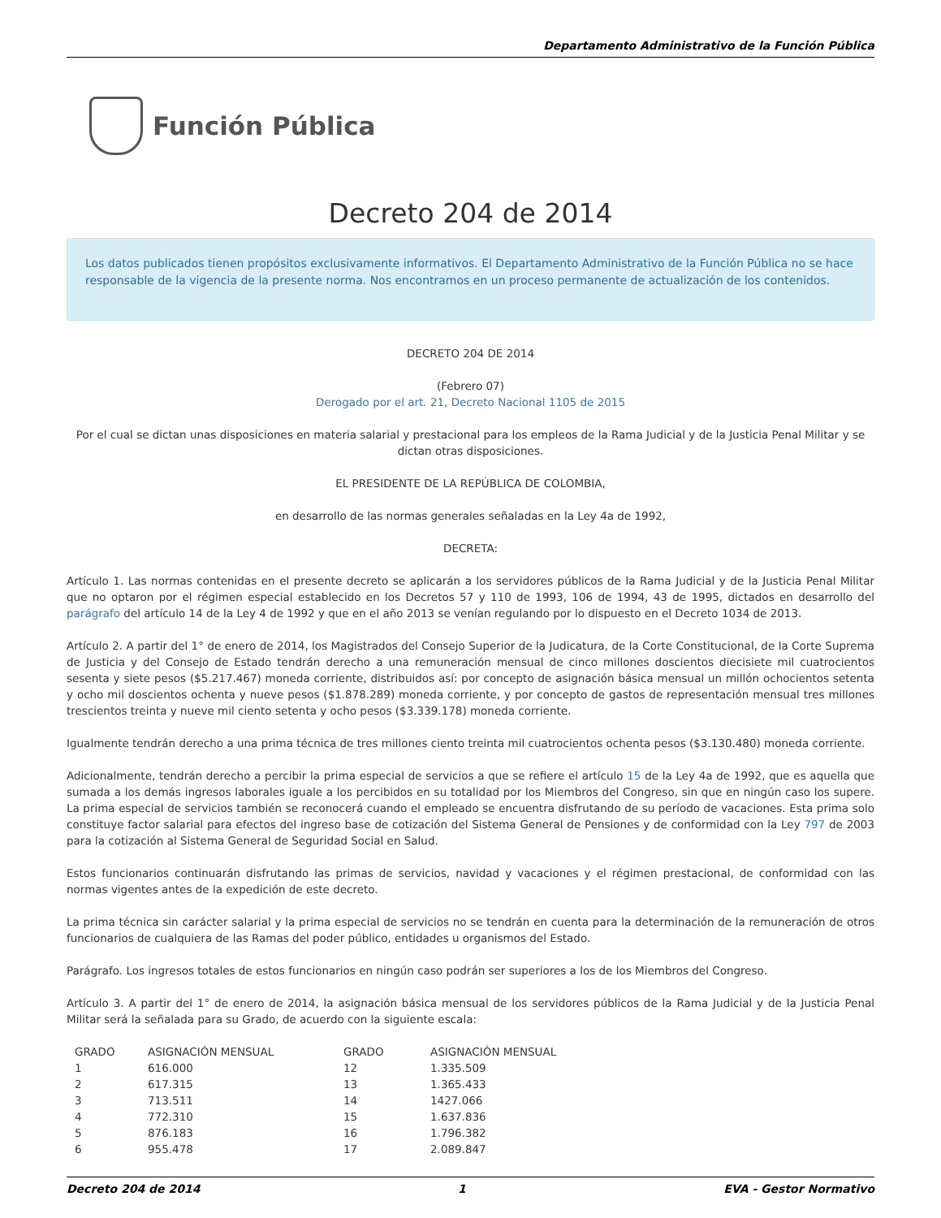Departamento Administrativo de la Función Pública
Función Pública
Decreto 204 de 2014
Los datos publicados tienen propósitos exclusivamente informativos. El Departamento Administrativo de la Función Pública no se hace responsable de la vigencia de la presente norma. Nos encontramos en un proceso permanente de actualización de los contenidos.
DECRETO 204 DE 2014
(Febrero 07)
Derogado por el art. 21, Decreto Nacional 1105 de 2015
Por el cual se dictan unas disposiciones en materia salarial y prestacional para los empleos de la Rama Judicial y de la Justicia Penal Militar y se dictan otras disposiciones.
EL PRESIDENTE DE LA REPÚBLICA DE COLOMBIA,
en desarrollo de las normas generales señaladas en la Ley 4a de 1992,
DECRETA:
Artículo 1. Las normas contenidas en el presente decreto se aplicarán a los servidores públicos de la Rama Judicial y de la Justicia Penal Militar que no optaron por el régimen especial establecido en los Decretos 57 y 110 de 1993, 106 de 1994, 43 de 1995, dictados en desarrollo del parágrafo del artículo 14 de la Ley 4 de 1992 y que en el año 2013 se venían regulando por lo dispuesto en el Decreto 1034 de 2013.
Artículo 2. A partir del 1° de enero de 2014, los Magistrados del Consejo Superior de la Judicatura, de la Corte Constitucional, de la Corte Suprema de Justicia y del Consejo de Estado tendrán derecho a una remuneración mensual de cinco millones doscientos diecisiete mil cuatrocientos sesenta y siete pesos ($5.217.467) moneda corriente, distribuidos así: por concepto de asignación básica mensual un millón ochocientos setenta y ocho mil doscientos ochenta y nueve pesos ($1.878.289) moneda corriente, y por concepto de gastos de representación mensual tres millones trescientos treinta y nueve mil ciento setenta y ocho pesos ($3.339.178) moneda corriente.
Igualmente tendrán derecho a una prima técnica de tres millones ciento treinta mil cuatrocientos ochenta pesos ($3.130.480) moneda corriente.
Adicionalmente, tendrán derecho a percibir la prima especial de servicios a que se refiere el artículo 15 de la Ley 4a de 1992, que es aquella que sumada a los demás ingresos laborales iguale a los percibidos en su totalidad por los Miembros del Congreso, sin que en ningún caso los supere. La prima especial de servicios también se reconocerá cuando el empleado se encuentra disfrutando de su período de vacaciones. Esta prima solo constituye factor salarial para efectos del ingreso base de cotización del Sistema General de Pensiones y de conformidad con la Ley 797 de 2003 para la cotización al Sistema General de Seguridad Social en Salud.
Estos funcionarios continuarán disfrutando las primas de servicios, navidad y vacaciones y el régimen prestacional, de conformidad con las normas vigentes antes de la expedición de este decreto.
La prima técnica sin carácter salarial y la prima especial de servicios no se tendrán en cuenta para la determinación de la remuneración de otros funcionarios de cualquiera de las Ramas del poder público, entidades u organismos del Estado.
Parágrafo. Los ingresos totales de estos funcionarios en ningún caso podrán ser superiores a los de los Miembros del Congreso.
Artículo 3. A partir del 1° de enero de 2014, la asignación básica mensual de los servidores públicos de la Rama Judicial y de la Justicia Penal Militar será la señalada para su Grado, de acuerdo con la siguiente escala:
| GRADO | ASIGNACIÓN MENSUAL | GRADO | ASIGNACIÓN MENSUAL |
| --- | --- | --- | --- |
| 1 | 616.000 | 12 | 1.335.509 |
| 2 | 617.315 | 13 | 1.365.433 |
| 3 | 713.511 | 14 | 1427.066 |
| 4 | 772.310 | 15 | 1.637.836 |
| 5 | 876.183 | 16 | 1.796.382 |
| 6 | 955.478 | 17 | 2.089.847 |
Decreto 204 de 2014 1 EVA - Gestor Normativo